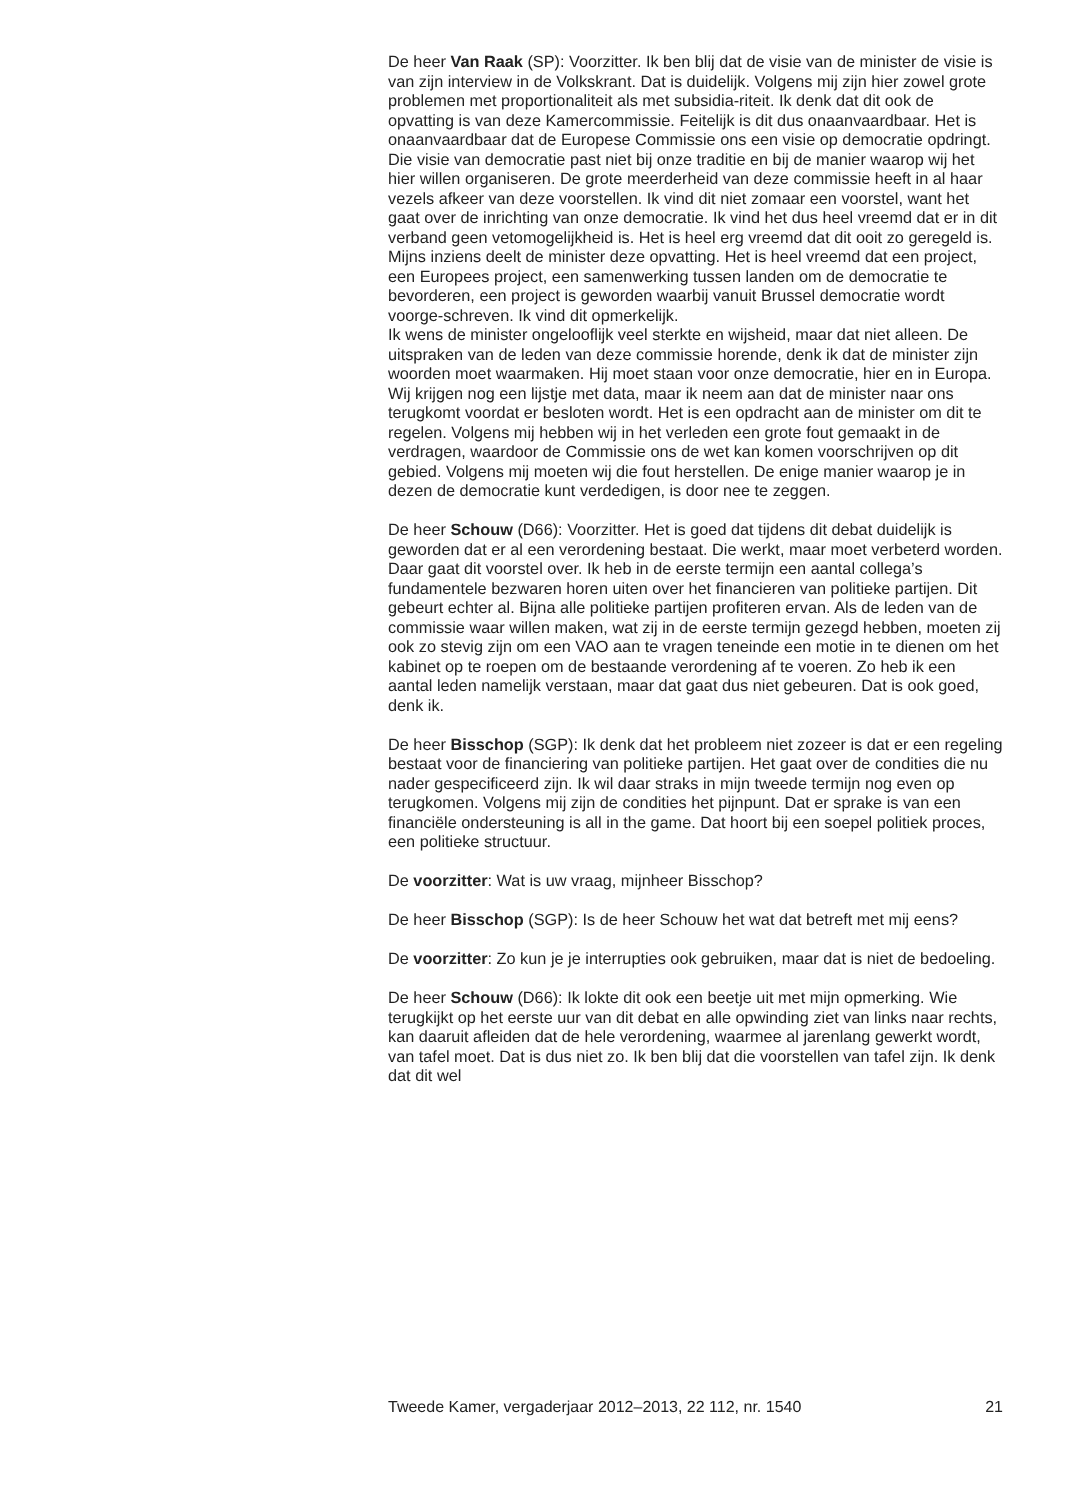De heer Van Raak (SP): Voorzitter. Ik ben blij dat de visie van de minister de visie is van zijn interview in de Volkskrant. Dat is duidelijk. Volgens mij zijn hier zowel grote problemen met proportionaliteit als met subsidia-riteit. Ik denk dat dit ook de opvatting is van deze Kamercommissie. Feitelijk is dit dus onaanvaardbaar. Het is onaanvaardbaar dat de Europese Commissie ons een visie op democratie opdringt. Die visie van democratie past niet bij onze traditie en bij de manier waarop wij het hier willen organiseren. De grote meerderheid van deze commissie heeft in al haar vezels afkeer van deze voorstellen. Ik vind dit niet zomaar een voorstel, want het gaat over de inrichting van onze democratie. Ik vind het dus heel vreemd dat er in dit verband geen vetomogelijkheid is. Het is heel erg vreemd dat dit ooit zo geregeld is. Mijns inziens deelt de minister deze opvatting. Het is heel vreemd dat een project, een Europees project, een samenwerking tussen landen om de democratie te bevorderen, een project is geworden waarbij vanuit Brussel democratie wordt voorge-schreven. Ik vind dit opmerkelijk.
Ik wens de minister ongelooflijk veel sterkte en wijsheid, maar dat niet alleen. De uitspraken van de leden van deze commissie horende, denk ik dat de minister zijn woorden moet waarmaken. Hij moet staan voor onze democratie, hier en in Europa. Wij krijgen nog een lijstje met data, maar ik neem aan dat de minister naar ons terugkomt voordat er besloten wordt. Het is een opdracht aan de minister om dit te regelen. Volgens mij hebben wij in het verleden een grote fout gemaakt in de verdragen, waardoor de Commissie ons de wet kan komen voorschrijven op dit gebied. Volgens mij moeten wij die fout herstellen. De enige manier waarop je in dezen de democratie kunt verdedigen, is door nee te zeggen.
De heer Schouw (D66): Voorzitter. Het is goed dat tijdens dit debat duidelijk is geworden dat er al een verordening bestaat. Die werkt, maar moet verbeterd worden. Daar gaat dit voorstel over. Ik heb in de eerste termijn een aantal collega’s fundamentele bezwaren horen uiten over het financieren van politieke partijen. Dit gebeurt echter al. Bijna alle politieke partijen profiteren ervan. Als de leden van de commissie waar willen maken, wat zij in de eerste termijn gezegd hebben, moeten zij ook zo stevig zijn om een VAO aan te vragen teneinde een motie in te dienen om het kabinet op te roepen om de bestaande verordening af te voeren. Zo heb ik een aantal leden namelijk verstaan, maar dat gaat dus niet gebeuren. Dat is ook goed, denk ik.
De heer Bisschop (SGP): Ik denk dat het probleem niet zozeer is dat er een regeling bestaat voor de financiering van politieke partijen. Het gaat over de condities die nu nader gespecificeerd zijn. Ik wil daar straks in mijn tweede termijn nog even op terugkomen. Volgens mij zijn de condities het pijnpunt. Dat er sprake is van een financiële ondersteuning is all in the game. Dat hoort bij een soepel politiek proces, een politieke structuur.
De voorzitter: Wat is uw vraag, mijnheer Bisschop?
De heer Bisschop (SGP): Is de heer Schouw het wat dat betreft met mij eens?
De voorzitter: Zo kun je je interrupties ook gebruiken, maar dat is niet de bedoeling.
De heer Schouw (D66): Ik lokte dit ook een beetje uit met mijn opmerking. Wie terugkijkt op het eerste uur van dit debat en alle opwinding ziet van links naar rechts, kan daaruit afleiden dat de hele verordening, waarmee al jarenlang gewerkt wordt, van tafel moet. Dat is dus niet zo. Ik ben blij dat die voorstellen van tafel zijn. Ik denk dat dit wel
Tweede Kamer, vergaderjaar 2012–2013, 22 112, nr. 1540 21